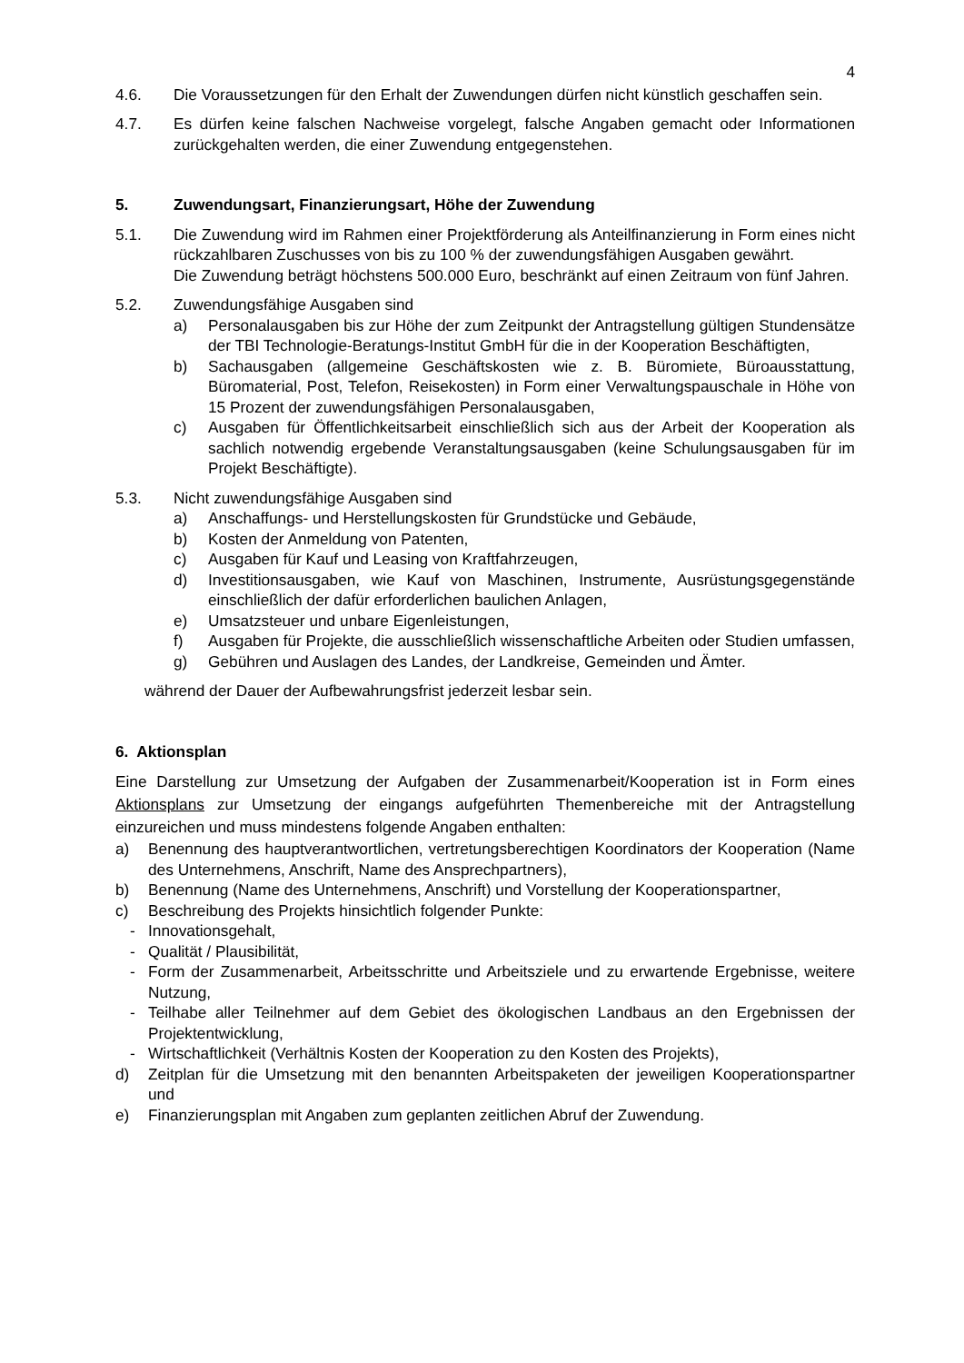4
4.6. Die Voraussetzungen für den Erhalt der Zuwendungen dürfen nicht künstlich geschaffen sein.
4.7. Es dürfen keine falschen Nachweise vorgelegt, falsche Angaben gemacht oder Informationen zurückgehalten werden, die einer Zuwendung entgegenstehen.
5. Zuwendungsart, Finanzierungsart, Höhe der Zuwendung
5.1. Die Zuwendung wird im Rahmen einer Projektförderung als Anteilfinanzierung in Form eines nicht rückzahlbaren Zuschusses von bis zu 100 % der zuwendungsfähigen Ausgaben gewährt.
Die Zuwendung beträgt höchstens 500.000 Euro, beschränkt auf einen Zeitraum von fünf Jahren.
5.2. Zuwendungsfähige Ausgaben sind
a) Personalausgaben bis zur Höhe der zum Zeitpunkt der Antragstellung gültigen Stundensätze der TBI Technologie-Beratungs-Institut GmbH für die in der Kooperation Beschäftigten,
b) Sachausgaben (allgemeine Geschäftskosten wie z. B. Büromiete, Büroausstattung, Büromaterial, Post, Telefon, Reisekosten) in Form einer Verwaltungspauschale in Höhe von 15 Prozent der zuwendungsfähigen Personalausgaben,
c) Ausgaben für Öffentlichkeitsarbeit einschließlich sich aus der Arbeit der Kooperation als sachlich notwendig ergebende Veranstaltungsausgaben (keine Schulungsausgaben für im Projekt Beschäftigte).
5.3. Nicht zuwendungsfähige Ausgaben sind
a) Anschaffungs- und Herstellungskosten für Grundstücke und Gebäude,
b) Kosten der Anmeldung von Patenten,
c) Ausgaben für Kauf und Leasing von Kraftfahrzeugen,
d) Investitionsausgaben, wie Kauf von Maschinen, Instrumente, Ausrüstungsgegenstände einschließlich der dafür erforderlichen baulichen Anlagen,
e) Umsatzsteuer und unbare Eigenleistungen,
f) Ausgaben für Projekte, die ausschließlich wissenschaftliche Arbeiten oder Studien umfassen,
g) Gebühren und Auslagen des Landes, der Landkreise, Gemeinden und Ämter.
während der Dauer der Aufbewahrungsfrist jederzeit lesbar sein.
6. Aktionsplan
Eine Darstellung zur Umsetzung der Aufgaben der Zusammenarbeit/Kooperation ist in Form eines Aktionsplans zur Umsetzung der eingangs aufgeführten Themenbereiche mit der Antragstellung einzureichen und muss mindestens folgende Angaben enthalten:
a) Benennung des hauptverantwortlichen, vertretungsberechtigen Koordinators der Kooperation (Name des Unternehmens, Anschrift, Name des Ansprechpartners),
b) Benennung (Name des Unternehmens, Anschrift) und Vorstellung der Kooperationspartner,
c) Beschreibung des Projekts hinsichtlich folgender Punkte:
- Innovationsgehalt,
- Qualität / Plausibilität,
- Form der Zusammenarbeit, Arbeitsschritte und Arbeitsziele und zu erwartende Ergebnisse, weitere Nutzung,
- Teilhabe aller Teilnehmer auf dem Gebiet des ökologischen Landbaus an den Ergebnissen der Projektentwicklung,
- Wirtschaftlichkeit (Verhältnis Kosten der Kooperation zu den Kosten des Projekts),
d) Zeitplan für die Umsetzung mit den benannten Arbeitspaketen der jeweiligen Kooperationspartner und
e) Finanzierungsplan mit Angaben zum geplanten zeitlichen Abruf der Zuwendung.